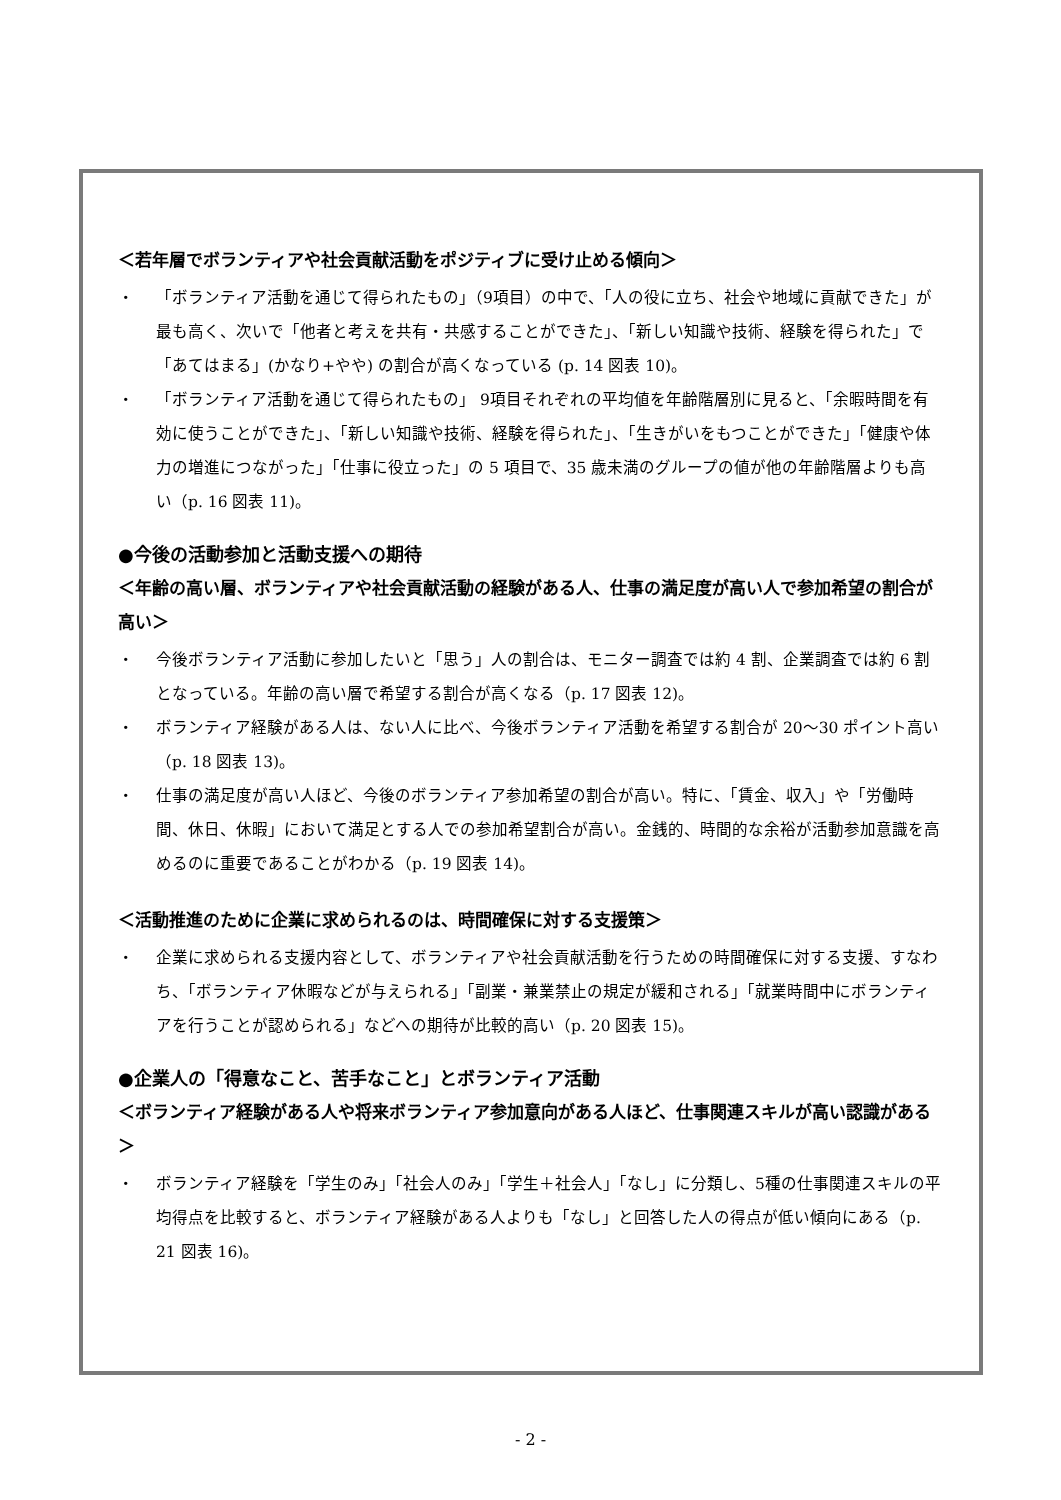＜若年層でボランティアや社会貢献活動をポジティブに受け止める傾向＞
・ 「ボランティア活動を通じて得られたもの」（9項目）の中で、「人の役に立ち、社会や地域に貢献できた」が最も高く、次いで「他者と考えを共有・共感することができた」、「新しい知識や技術、経験を得られた」で「あてはまる」(かなり+やや) の割合が高くなっている (p. 14 図表 10)。
・ 「ボランティア活動を通じて得られたもの」 9項目それぞれの平均値を年齢階層別に見ると、「余暇時間を有効に使うことができた」、「新しい知識や技術、経験を得られた」、「生きがいをもつことができた」「健康や体力の増進につながった」「仕事に役立った」の 5 項目で、35 歳未満のグループの値が他の年齢階層よりも高い（p. 16 図表 11)。
●今後の活動参加と活動支援への期待
＜年齢の高い層、ボランティアや社会貢献活動の経験がある人、仕事の満足度が高い人で参加希望の割合が高い＞
・ 今後ボランティア活動に参加したいと「思う」人の割合は、モニター調査では約 4 割、企業調査では約 6 割となっている。年齢の高い層で希望する割合が高くなる（p. 17 図表 12)。
・ ボランティア経験がある人は、ない人に比べ、今後ボランティア活動を希望する割合が 20～30 ポイント高い（p. 18 図表 13)。
・ 仕事の満足度が高い人ほど、今後のボランティア参加希望の割合が高い。特に、「賃金、収入」や「労働時間、休日、休暇」において満足とする人での参加希望割合が高い。金銭的、時間的な余裕が活動参加意識を高めるのに重要であることがわかる（p. 19 図表 14)。
＜活動推進のために企業に求められるのは、時間確保に対する支援策＞
・ 企業に求められる支援内容として、ボランティアや社会貢献活動を行うための時間確保に対する支援、すなわち、「ボランティア休暇などが与えられる」「副業・兼業禁止の規定が緩和される」「就業時間中にボランティアを行うことが認められる」などへの期待が比較的高い（p. 20 図表 15)。
●企業人の「得意なこと、苦手なこと」とボランティア活動
＜ボランティア経験がある人や将来ボランティア参加意向がある人ほど、仕事関連スキルが高い認識がある＞
・ ボランティア経験を「学生のみ」「社会人のみ」「学生＋社会人」「なし」に分類し、5種の仕事関連スキルの平均得点を比較すると、ボランティア経験がある人よりも「なし」と回答した人の得点が低い傾向にある（p. 21 図表 16)。
- 2 -